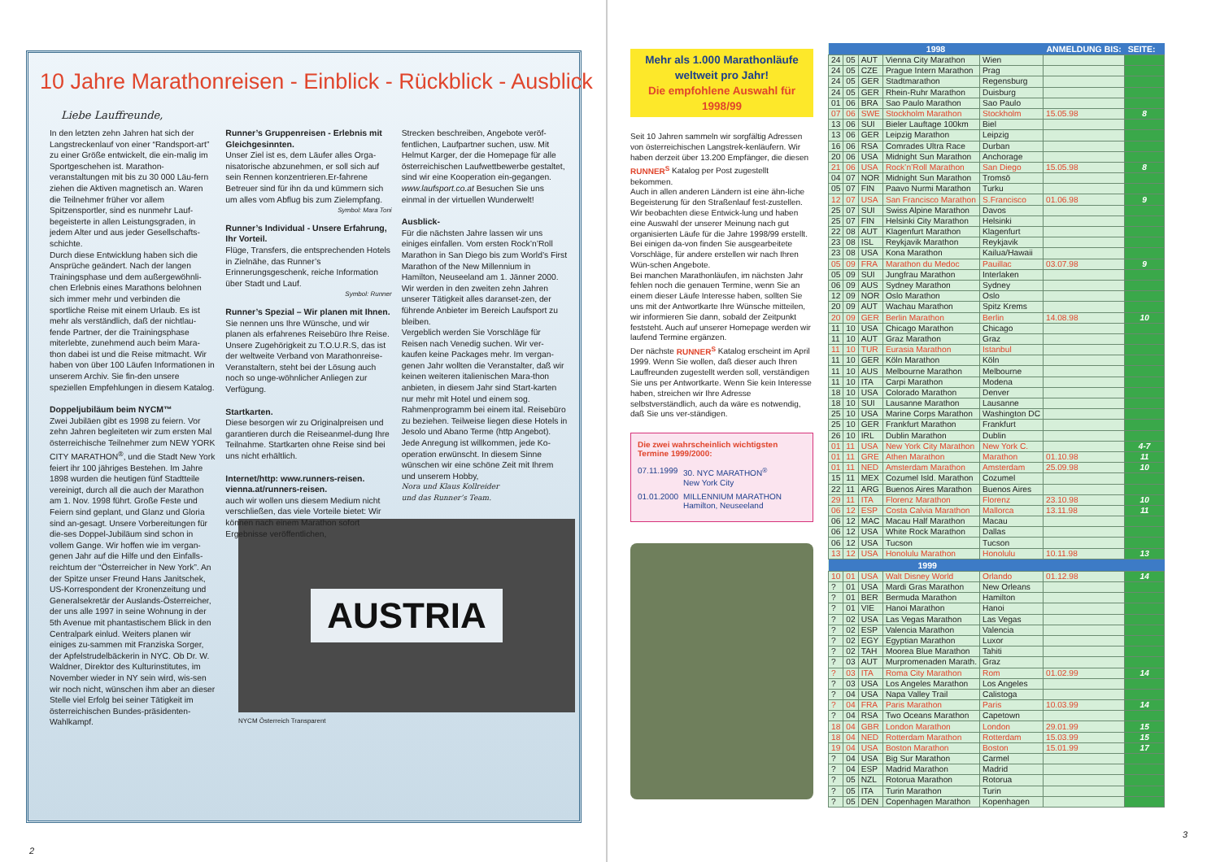10 Jahre Marathonreisen - Einblick - Rückblick - Ausblick
Liebe Lauffreunde,
In den letzten zehn Jahren hat sich der Langstreckenlauf von einer “Randsport-art” zu einer Größe entwickelt, die ein-malig im Sportgeschehen ist. Marathon-veranstaltungen mit bis zu 30 000 Läu-fern ziehen die Aktiven magnetisch an. Waren die Teilnehmer früher vor allem Spitzensportler, sind es nunmehr Lauf-begeisterte in allen Leistungsgraden, in jedem Alter und aus jeder Gesellschafts-schichte.
Durch diese Entwicklung haben sich die Ansprüche geändert. Nach der langen Trainingsphase und dem außergewöhnli-chen Erlebnis eines Marathons belohnen sich immer mehr und verbinden die sportliche Reise mit einem Urlaub. Es ist mehr als verständlich, daß der nichtlau-fende Partner, der die Trainingsphase miterlebte, zunehmend auch beim Mara-thon dabei ist und die Reise mitmacht. Wir haben von über 100 Läufen Informationen in unserem Archiv. Sie fin-den unsere speziellen Empfehlungen in diesem Katalog.
Doppeljubiläum beim NYCM™
Zwei Jubiläen gibt es 1998 zu feiern. Vor zehn Jahren begleiteten wir zum ersten Mal österreichische Teilnehmer zum NEW YORK CITY MARATHON<sup>®</sup>, und die Stadt New York feiert ihr 100 jähriges Bestehen. Im Jahre 1898 wurden die heutigen fünf Stadtteile vereinigt, durch all die auch der Marathon am 1. Nov. 1998 führt. Große Feste und Feiern sind geplant, und Glanz und Gloria sind an-gesagt. Unsere Vorbereitungen für die-ses Doppel-Jubiläum sind schon in vollem Gange. Wir hoffen wie im vergan-genen Jahr auf die Hilfe und den Einfalls-reichtum der “Österreicher in New York”. An der Spitze unser Freund Hans Janitschek, US-Korrespondent der Kronenzeitung und Generalsekretär der Auslands-Österreicher, der uns alle 1997 in seine Wohnung in der 5th Avenue mit phantastischem Blick in den Centralpark einlud. Weiters planen wir einiges zu-sammen mit Franziska Sorger, der Apfelstrudelbäckerin in NYC. Ob Dr. W. Waldner, Direktor des Kulturinstitutes, im November wieder in NY sein wird, wis-sen wir noch nicht, wünschen ihm aber an dieser Stelle viel Erfolg bei seiner Tätigkeit im österreichischen Bundes-präsidenten- Wahlkampf.
Runner’s Gruppenreisen - Erlebnis mit Gleichgesinnten.
Unser Ziel ist es, dem Läufer alles Orga-nisatorische abzunehmen, er soll sich auf sein Rennen konzentrieren.Er-fahrene Betreuer sind für ihn da und kümmern sich um alles vom Abflug bis zum Zielempfang.
Symbol: Mara Toni
Runner’s Individual - Unsere Erfahrung, Ihr Vorteil.
Flüge, Transfers, die entsprechenden Hotels in Zielnähe, das Runner’s Erinnerungsgeschenk, reiche Information über Stadt und Lauf.
Symbol: Runner
Runner’s Spezial – Wir planen mit Ihnen.
Sie nennen uns Ihre Wünsche, und wir planen als erfahrenes Reisebüro Ihre Reise. Unsere Zugehörigkeit zu T.O.U.R.S, das ist der weltweite Verband von Marathonreise-Veranstaltern, steht bei der Lösung auch noch so unge-wöhnlicher Anliegen zur Verfügung.
Startkarten.
Diese besorgen wir zu Originalpreisen und garantieren durch die Reiseanmel-dung Ihre Teilnahme. Startkarten ohne Reise sind bei uns nicht erhältlich.
Internet/http: www.runners-reisen. vienna.at/runners-reisen.
auch wir wollen uns diesem Medium nicht verschließen, das viele Vorteile bietet: Wir können nach einem Marathon sofort Ergebnisse veröffentlichen,
Strecken beschreiben, Angebote veröf-fentlichen, Laufpartner suchen, usw. Mit Helmut Karger, der die Homepage für alle österreichischen Laufwettbewerbe gestaltet, sind wir eine Kooperation ein-gegangen. www.laufsport.co.at Besuchen Sie uns einmal in der virtuellen Wunderwelt!
Ausblick-
Für die nächsten Jahre lassen wir uns einiges einfallen. Vom ersten Rock’n’Roll Marathon in San Diego bis zum World’s First Marathon of the New Millennium in Hamilton, Neuseeland am 1. Jänner 2000. Wir werden in den zweiten zehn Jahren unserer Tätigkeit alles daranset-zen, der führende Anbieter im Bereich Laufsport zu bleiben.
Vergeblich werden Sie Vorschläge für Reisen nach Venedig suchen. Wir ver-kaufen keine Packages mehr. Im vergan-genen Jahr wollten die Veranstalter, daß wir keinen weiteren italienischen Mara-thon anbieten, in diesem Jahr sind Start-karten nur mehr mit Hotel und einem sog. Rahmenprogramm bei einem ital. Reisebüro zu beziehen. Teilweise liegen diese Hotels in Jesolo und Abano Terme (http Angebot).
Jede Anregung ist willkommen, jede Ko-operation erwünscht. In diesem Sinne wünschen wir eine schöne Zeit mit Ihrem und unserem Hobby,
Nora und Klaus Kollreider
und das Runner’s Team.
AUSTRIA
NYCM Österreich Transparent
2
Mehr als 1.000 Marathonläufe weltweit pro Jahr!
Die empfohlene Auswahl für 1998/99
Seit 10 Jahren sammeln wir sorgfältig Adressen von österreichischen Langstrek-kenläufern. Wir haben derzeit über 13.200 Empfänger, die diesen RUNNER<sup>S</sup> Katalog per Post zugestellt bekommen.
Auch in allen anderen Ländern ist eine ähn-liche Begeisterung für den Straßenlauf fest-zustellen. Wir beobachten diese Entwick-lung und haben eine Auswahl der unserer Meinung nach gut organisierten Läufe für die Jahre 1998/99 erstellt. Bei einigen da-von finden Sie ausgearbeitete Vorschläge, für andere erstellen wir nach Ihren Wün-schen Angebote.
Bei manchen Marathonläufen, im nächsten Jahr fehlen noch die genauen Termine, wenn Sie an einem dieser Läufe Interesse haben, sollten Sie uns mit der Antwortkarte Ihre Wünsche mitteilen, wir informieren Sie dann, sobald der Zeitpunkt feststeht. Auch auf unserer Homepage werden wir laufend Termine ergänzen.
Der nächste RUNNER<sup>S</sup> Katalog erscheint im April 1999. Wenn Sie wollen, daß dieser auch Ihren Lauffreunden zugestellt werden soll, verständigen Sie uns per Antwortkarte. Wenn Sie kein Interesse haben, streichen wir Ihre Adresse selbstverständlich, auch da wäre es notwendig, daß Sie uns ver-ständigen.
Die zwei wahrscheinlich wichtigsten Termine 1999/2000:
| 07.11.1999 | 30. NYC MARATHON<sup>®</sup> New York City |
| 01.01.2000 | MILLENNIUM MARATHON Hamilton, Neuseeland |
| 1998 | | | | | ANMELDUNG BIS: | SEITE: |
| --- | --- | --- | --- | --- | --- | --- |
| 24 | 05 | AUT | Vienna City Marathon | Wien | | |
| 24 | 05 | CZE | Prague Intern Marathon | Prag | | |
| 24 | 05 | GER | Stadtmarathon | Regensburg | | |
| 24 | 05 | GER | Rhein-Ruhr Marathon | Duisburg | | |
| 01 | 06 | BRA | Sao Paulo Marathon | Sao Paulo | | |
| 07 | 06 | SWE | Stockholm Marathon | Stockholm | 15.05.98 | 8 |
| 13 | 06 | SUI | Bieler Lauftage 100km | Biel | | |
| 13 | 06 | GER | Leipzig Marathon | Leipzig | | |
| 16 | 06 | RSA | Comrades Ultra Race | Durban | | |
| 20 | 06 | USA | Midnight Sun Marathon | Anchorage | | |
| 21 | 06 | USA | Rock’n’Roll Marathon | San Diego | 15.05.98 | 8 |
| 04 | 07 | NOR | Midnight Sun Marathon | Tromsö | | |
| 05 | 07 | FIN | Paavo Nurmi Marathon | Turku | | |
| 12 | 07 | USA | San Francisco Marathon | S.Francisco | 01.06.98 | 9 |
| 25 | 07 | SUI | Swiss Alpine Marathon | Davos | | |
| 25 | 07 | FIN | Helsinki City Marathon | Helsinki | | |
| 22 | 08 | AUT | Klagenfurt Marathon | Klagenfurt | | |
| 23 | 08 | ISL | Reykjavik Marathon | Reykjavik | | |
| 23 | 08 | USA | Kona Marathon | Kailua/Hawaii | | |
| 05 | 09 | FRA | Marathon du Medoc | Pauillac | 03.07.98 | 9 |
| 05 | 09 | SUI | Jungfrau Marathon | Interlaken | | |
| 06 | 09 | AUS | Sydney Marathon | Sydney | | |
| 12 | 09 | NOR | Oslo Marathon | Oslo | | |
| 20 | 09 | AUT | Wachau Marathon | Spitz Krems | | |
| 20 | 09 | GER | Berlin Marathon | Berlin | 14.08.98 | 10 |
| 11 | 10 | USA | Chicago Marathon | Chicago | | |
| 11 | 10 | AUT | Graz Marathon | Graz | | |
| 11 | 10 | TUR | Eurasia Marathon | Istanbul | | |
| 11 | 10 | GER | Köln Marathon | Köln | | |
| 11 | 10 | AUS | Melbourne Marathon | Melbourne | | |
| 11 | 10 | ITA | Carpi Marathon | Modena | | |
| 18 | 10 | USA | Colorado Marathon | Denver | | |
| 18 | 10 | SUI | Lausanne Marathon | Lausanne | | |
| 25 | 10 | USA | Marine Corps Marathon | Washington DC | | |
| 25 | 10 | GER | Frankfurt Marathon | Frankfurt | | |
| 26 | 10 | IRL | Dublin Marathon | Dublin | | |
| 01 | 11 | USA | New York City Marathon | New York C. | | 4-7 |
| 01 | 11 | GRE | Athen Marathon | Marathon | 01.10.98 | 11 |
| 01 | 11 | NED | Amsterdam Marathon | Amsterdam | 25.09.98 | 10 |
| 15 | 11 | MEX | Cozumel Isld. Marathon | Cozumel | | |
| 22 | 11 | ARG | Buenos Aires Marathon | Buenos Aires | | |
| 29 | 11 | ITA | Florenz Marathon | Florenz | 23.10.98 | 10 |
| 06 | 12 | ESP | Costa Calvia Marathon | Mallorca | 13.11.98 | 11 |
| 06 | 12 | MAC | Macau Half Marathon | Macau | | |
| 06 | 12 | USA | White Rock Marathon | Dallas | | |
| 06 | 12 | USA | Tucson | Tucson | | |
| 13 | 12 | USA | Honolulu Marathon | Honolulu | 10.11.98 | 13 |
| 1999 | | | | | | |
| 10 | 01 | USA | Walt Disney World | Orlando | 01.12.98 | 14 |
| ? | 01 | USA | Mardi Gras Marathon | New Orleans | | |
| ? | 01 | BER | Bermuda Marathon | Hamilton | | |
| ? | 01 | VIE | Hanoi Marathon | Hanoi | | |
| ? | 02 | USA | Las Vegas Marathon | Las Vegas | | |
| ? | 02 | ESP | Valencia Marathon | Valencia | | |
| ? | 02 | EGY | Egyptian Marathon | Luxor | | |
| ? | 02 | TAH | Moorea Blue Marathon | Tahiti | | |
| ? | 03 | AUT | Murpromenaden Marath. | Graz | | |
| ? | 03 | ITA | Roma City Marathon | Rom | 01.02.99 | 14 |
| ? | 03 | USA | Los Angeles Marathon | Los Angeles | | |
| ? | 04 | USA | Napa Valley Trail | Calistoga | | |
| ? | 04 | FRA | Paris Marathon | Paris | 10.03.99 | 14 |
| ? | 04 | RSA | Two Oceans Marathon | Capetown | | |
| 18 | 04 | GBR | London Marathon | London | 29.01.99 | 15 |
| 18 | 04 | NED | Rotterdam Marathon | Rotterdam | 15.03.99 | 15 |
| 19 | 04 | USA | Boston Marathon | Boston | 15.01.99 | 17 |
| ? | 04 | USA | Big Sur Marathon | Carmel | | |
| ? | 04 | ESP | Madrid Marathon | Madrid | | |
| ? | 05 | NZL | Rotorua Marathon | Rotorua | | |
| ? | 05 | ITA | Turin Marathon | Turin | | |
| ? | 05 | DEN | Copenhagen Marathon | Kopenhagen | | |
3